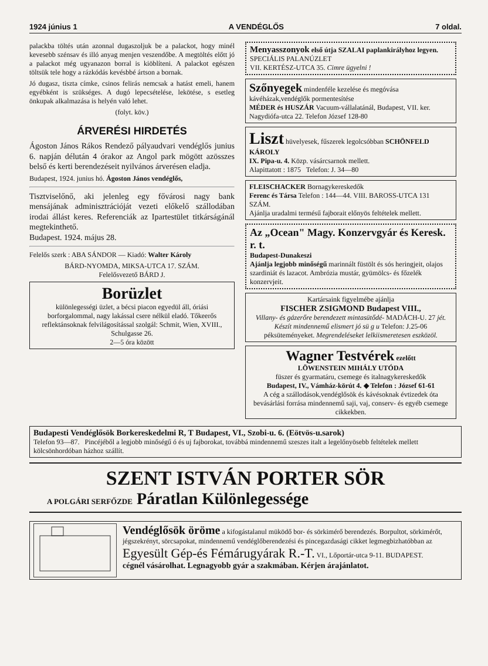1924 június 1 A VENDÉGLŐS 7 oldal.
palackba töltés után azonnal dugaszoljuk be a palackot, hogy minél kevesebb szénsav és illó anyag menjen veszendőbe. A megtöltés előtt jó a palackot még ugyanazon borral is kiöblíteni. A palackot egészen töltsük tele hogy a rázkódás kevésbbé ártson a bornak.
Jó dugasz, tiszta címke, csinos felirás nemcsak a hatást emeli, hanem egyébként is szükséges. A dugó lepecsételése, lekötése, s esetleg önkupak alkalmazása is helyén való lehet.
(folyt. köv.)
ÁRVERÉSI HIRDETÉS
Ágoston János Rákos Rendező pályaudvari vendéglős junius 6. napján délután 4 órakor az Angol park mögött azösszes belső és kerti berendezéseit nyilvános árverésen eladja.
Budapest, 1924. junius hó. Ágoston János vendéglős,
Tisztviselőnő, aki jelenleg egy fővárosi nagy bank mensájának adminisztrációját vezeti előkelő szállodában irodai állást keres. Referenciák az Ipartestület titkárságánál megtekinthető.
Budapest. 1924. május 28.
Felelős szerk : ABA SÁNDOR — Kiadó: Walter Károly
BÁRD-NYOMDA, MIKSA-UTCA 17. SZÁM.
Felelősvezető BÁRD J.
Borüzlet
különlegességi üzlet, a bécsi piacon egyedül áll, óriási borforgalommal, nagy lakással csere nélkül eladó. Tőkeerős reflektánsoknak felvilágosítással szolgál: Schmit, Wien, XVIII., Schulgasse 26.
2—5 óra között
Menyasszonyok első útja SZALAI paplankirályhoz legyen. SPECIÁLIS PALANÚZLET
VII. KERTÉSZ-UTCA 35. Cimre ügyelni !
Szőnyegek mindenféle kezelése és megóvása kávéházak,vendéglők pormentesítése
MÉDER és HUSZÁR Vacuum-vállalatánál, Budapest, VII. ker. Nagydiófa-utca 22. Telefon József 128-80
Liszt hüvelyesek, fűszerek legolcsóbban SCHÖNFELD KÁROLY
IX. Pipa-u. 4. Közp. vásárcsarnok mellett.
Alapittatott : 1875 Telefon: J. 34—80
FLEISCHACKER Bornagykereskedők
Ferenc és Társa Telefon : 144—44. VIII. BAROSS-UTCA 131 SZÁM.
Ajánlja uradalmi termésű fajborait előnyös feltételek mellett.
Az „Ocean" Magy. Konzervgyár és Keresk. r. t.
Budapest-Dunakeszi
Ajánlja legjobb minőségű marinnált füstölt és sós heringjeit, olajos szardiniát és lazacot. Ambrózia mustár, gyümölcs- és főzelék konzervjeit.
Kartársaink figyelmébe ajánlja
FISCHER ZSIGMOND Budapest VIII.,
Villany- és gázerőre berendezett mintasütődé- MADÁCH-U. 27 jét. Készít mindennemű elismert jó sü g u Telefon: J.25-06 péksüteményeket. Megrendeléseket lelkiismeretesen eszközöl.
Wagner Testvérek ezelőtt
LÖWENSTEIN MIHÁLY UTÓDA
füszer és gyarmatáru, csemege és italnagykereskedők
Budapest, IV., Vámház-körút 4. ◆ Telefon : József 61-61
A cég a szállodások,vendéglősök és kávésoknak évtizedek óta bevásárlási forrása mindennemű saji, vaj, conserv- és egyéb csemege cikkekben.
Budapesti Vendéglősök Borkereskedelmi R, T Budapest, VI., Szobi-u. 6. (Eötvös-u.sarok)
Telefon 93—87. Pincéjéből a legjobb minőségű ó és uj fajborokat, továbbá mindennemű szeszes italt a legelőnyösebb feltételek mellett kölcsönhordóban házhoz szállít.
SZENT ISTVÁN PORTER SÖR
A POLGÁRI SERFŐZDE Páratlan Különlegessége
Vendéglősök öröme a kifogástalanul müködő bor- és sörkimérő berendezés. Borpultot, sörkimérőt, jégszekrényt, sörcsapokat, mindennemű vendéglőberendezési és pincegazdasági cikket legmegbizhatóbban az
Egyesült Gép-és Fémárugyárak R.-T. VI., Lőportár-utca 9-11. BUDAPEST.
cégnél vásárolhat. Legnagyobb gyár a szakmában. Kérjen árajánlatot.